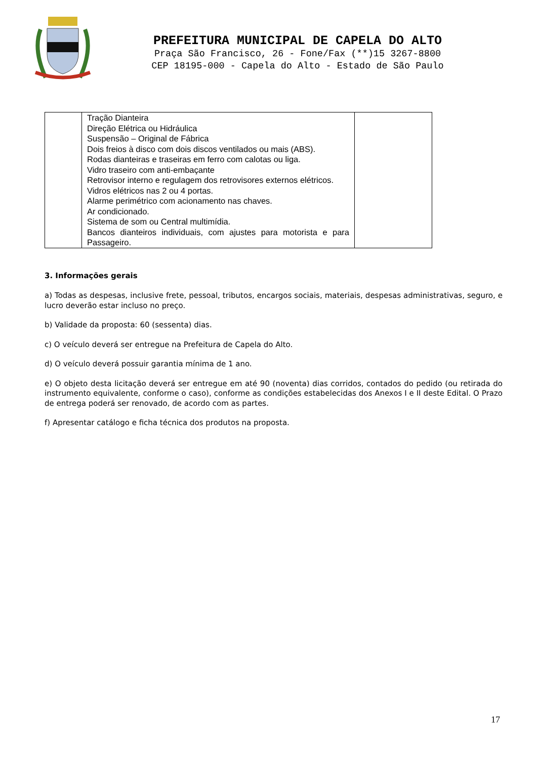PREFEITURA MUNICIPAL DE CAPELA DO ALTO
Praça São Francisco, 26 - Fone/Fax (**)15 3267-8800
CEP 18195-000 - Capela do Alto - Estado de São Paulo
| | Tração Dianteira Direção Elétrica ou Hidráulica Suspensão – Original de Fábrica Dois freios à disco com dois discos ventilados ou mais (ABS). Rodas dianteiras e traseiras em ferro com calotas ou liga. Vidro traseiro com anti-embaçante Retrovisor interno e regulagem dos retrovisores externos elétricos. Vidros elétricos nas 2 ou 4 portas. Alarme perimétrico com acionamento nas chaves. Ar condicionado. Sistema de som ou Central multimídia. Bancos dianteiros individuais, com ajustes para motorista e para Passageiro. | |
3. Informações gerais
a) Todas as despesas, inclusive frete, pessoal, tributos, encargos sociais, materiais, despesas administrativas, seguro, e lucro deverão estar incluso no preço.
b) Validade da proposta: 60 (sessenta) dias.
c) O veículo deverá ser entregue na Prefeitura de Capela do Alto.
d) O veículo deverá possuir garantia mínima de 1 ano.
e) O objeto desta licitação deverá ser entregue em até 90 (noventa) dias corridos, contados do pedido (ou retirada do instrumento equivalente, conforme o caso), conforme as condições estabelecidas dos Anexos I e II deste Edital. O Prazo de entrega poderá ser renovado, de acordo com as partes.
f) Apresentar catálogo e ficha técnica dos produtos na proposta.
17